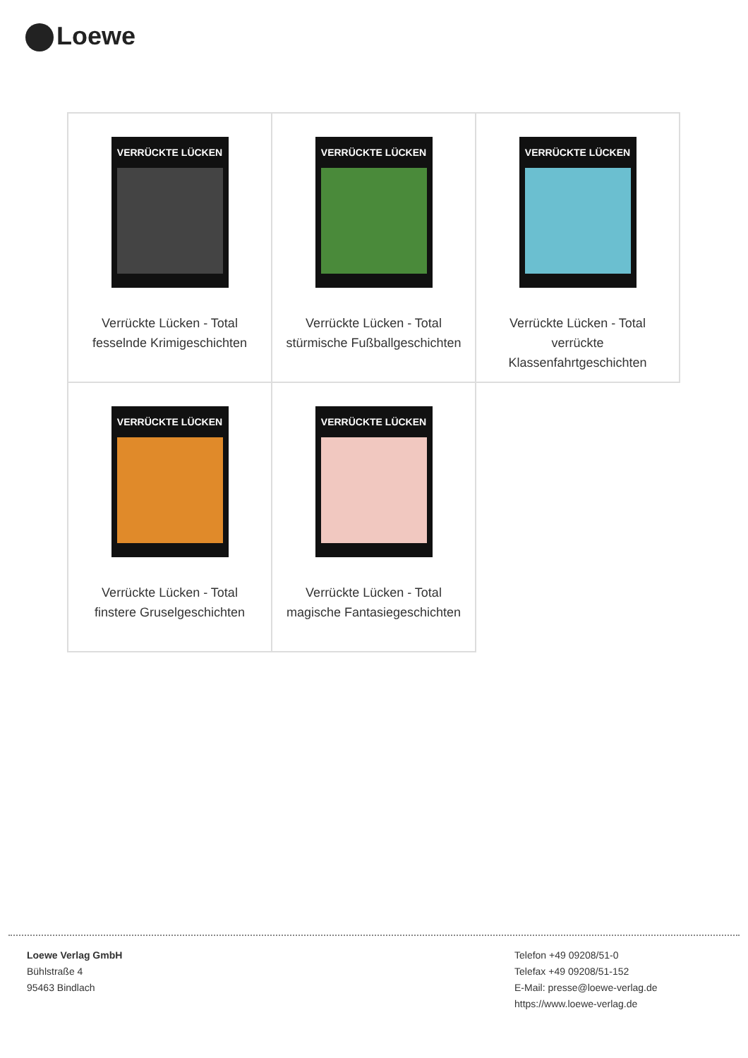Loewe
| VERRÜCKTE LÜCKEN Verrückte Lücken - Total fesselnde Krimigeschichten | VERRÜCKTE LÜCKEN Verrückte Lücken - Total stürmische Fußballgeschichten | VERRÜCKTE LÜCKEN Verrückte Lücken - Total verrückte Klassenfahrtgeschichten |
| VERRÜCKTE LÜCKEN Verrückte Lücken - Total finstere Gruselgeschichten | VERRÜCKTE LÜCKEN Verrückte Lücken - Total magische Fantasiegeschichten | |
Loewe Verlag GmbH
Bühlstraße 4
95463 Bindlach
Telefon +49 09208/51-0
Telefax +49 09208/51-152
E-Mail: presse@loewe-verlag.de
https://www.loewe-verlag.de